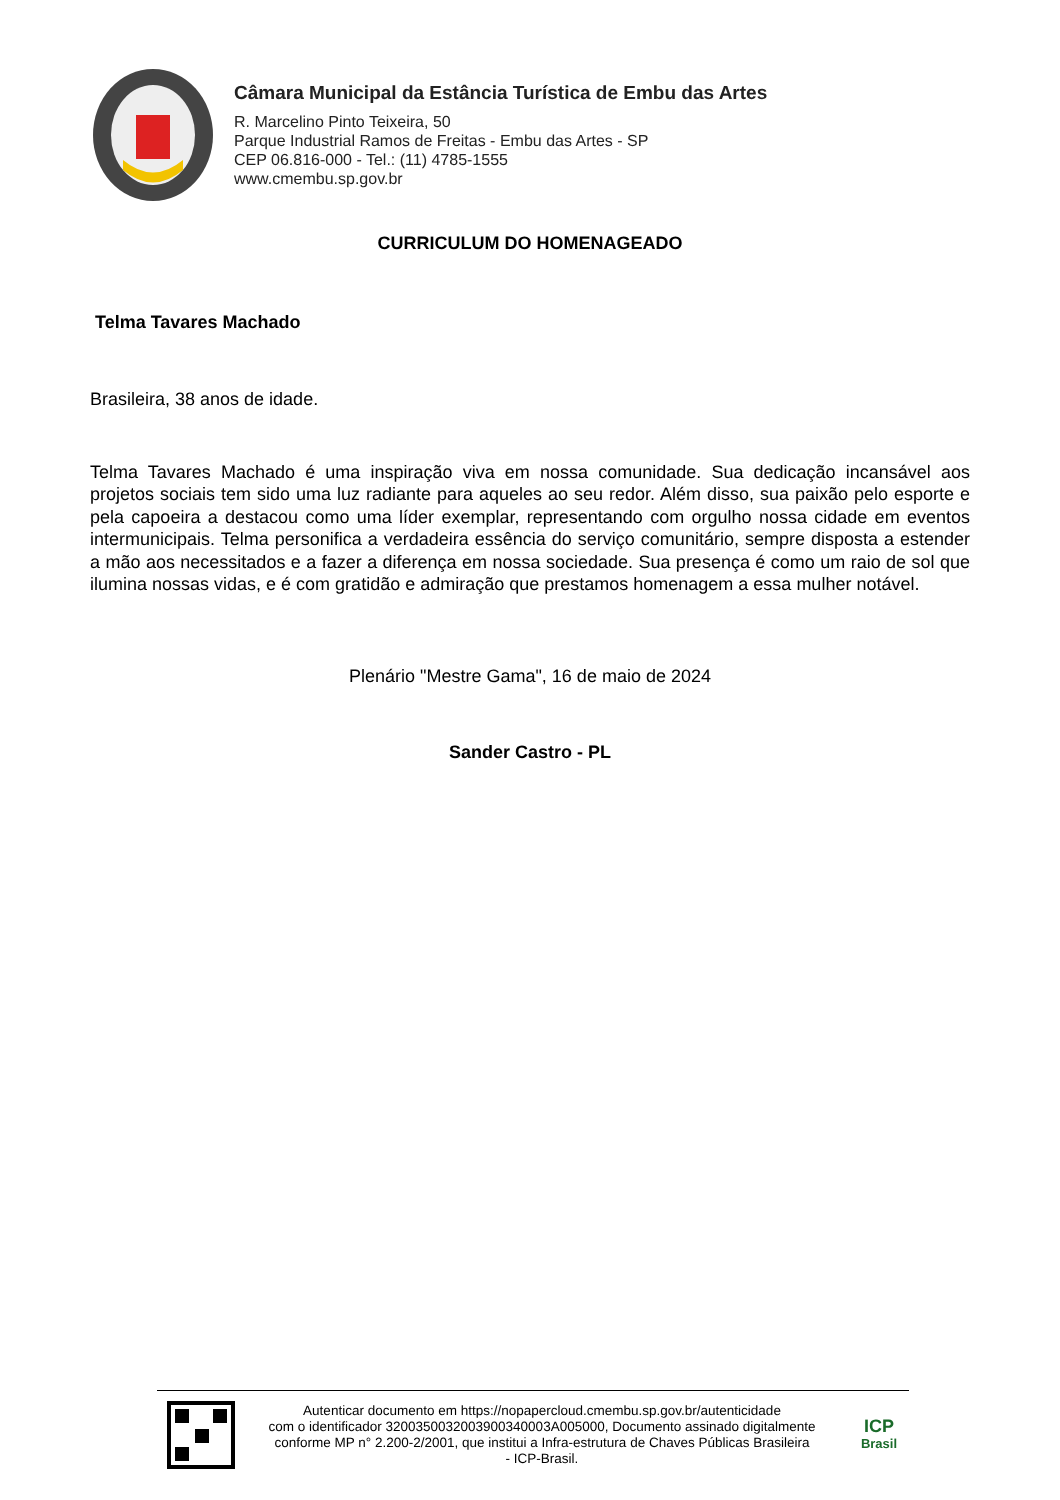Câmara Municipal da Estância Turística de Embu das Artes
R. Marcelino Pinto Teixeira, 50
Parque Industrial Ramos de Freitas - Embu das Artes - SP
CEP 06.816-000 - Tel.: (11) 4785-1555
www.cmembu.sp.gov.br
CURRICULUM DO HOMENAGEADO
Telma Tavares Machado
Brasileira, 38 anos de idade.
Telma Tavares Machado é uma inspiração viva em nossa comunidade. Sua dedicação incansável aos projetos sociais tem sido uma luz radiante para aqueles ao seu redor. Além disso, sua paixão pelo esporte e pela capoeira a destacou como uma líder exemplar, representando com orgulho nossa cidade em eventos intermunicipais. Telma personifica a verdadeira essência do serviço comunitário, sempre disposta a estender a mão aos necessitados e a fazer a diferença em nossa sociedade. Sua presença é como um raio de sol que ilumina nossas vidas, e é com gratidão e admiração que prestamos homenagem a essa mulher notável.
Plenário "Mestre Gama", 16 de maio de 2024
Sander Castro - PL
Autenticar documento em https://nopapercloud.cmembu.sp.gov.br/autenticidade
com o identificador 3200350032003900340003A005000, Documento assinado digitalmente
conforme MP n° 2.200-2/2001, que institui a Infra-estrutura de Chaves Públicas Brasileira
- ICP-Brasil.
ICP
Brasil